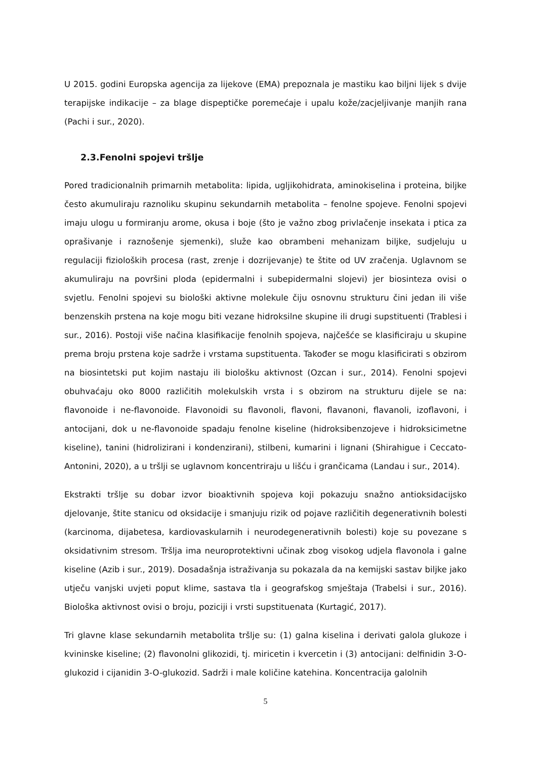U 2015. godini Europska agencija za lijekove (EMA) prepoznala je mastiku kao biljni lijek s dvije terapijske indikacije – za blage dispeptičke poremećaje i upalu kože/zacjeljivanje manjih rana (Pachi i sur., 2020).
2.3.Fenolni spojevi tršlje
Pored tradicionalnih primarnih metabolita: lipida, ugljikohidrata, aminokiselina i proteina, biljke često akumuliraju raznoliku skupinu sekundarnih metabolita – fenolne spojeve. Fenolni spojevi imaju ulogu u formiranju arome, okusa i boje (što je važno zbog privlačenje insekata i ptica za oprašivanje i raznošenje sjemenki), služe kao obrambeni mehanizam biljke, sudjeluju u regulaciji fizioloških procesa (rast, zrenje i dozrijevanje) te štite od UV zračenja. Uglavnom se akumuliraju na površini ploda (epidermalni i subepidermalni slojevi) jer biosinteza ovisi o svjetlu. Fenolni spojevi su biološki aktivne molekule čiju osnovnu strukturu čini jedan ili više benzenskih prstena na koje mogu biti vezane hidroksilne skupine ili drugi supstituenti (Trablesi i sur., 2016). Postoji više načina klasifikacije fenolnih spojeva, najčešće se klasificiraju u skupine prema broju prstena koje sadrže i vrstama supstituenta. Također se mogu klasificirati s obzirom na biosintetski put kojim nastaju ili biološku aktivnost (Ozcan i sur., 2014). Fenolni spojevi obuhvaćaju oko 8000 različitih molekulskih vrsta i s obzirom na strukturu dijele se na: flavonoide i ne-flavonoide. Flavonoidi su flavonoli, flavoni, flavanoni, flavanoli, izoflavoni, i antocijani, dok u ne-flavonoide spadaju fenolne kiseline (hidroksibenzojeve i hidroksicimetne kiseline), tanini (hidrolizirani i kondenzirani), stilbeni, kumarini i lignani (Shirahigue i Ceccato-Antonini, 2020), a u tršlji se uglavnom koncentriraju u lišću i grančicama (Landau i sur., 2014).
Ekstrakti tršlje su dobar izvor bioaktivnih spojeva koji pokazuju snažno antioksidacijsko djelovanje, štite stanicu od oksidacije i smanjuju rizik od pojave različitih degenerativnih bolesti (karcinoma, dijabetesa, kardiovaskularnih i neurodegenerativnih bolesti) koje su povezane s oksidativnim stresom. Tršlja ima neuroprotektivni učinak zbog visokog udjela flavonola i galne kiseline (Azib i sur., 2019). Dosadašnja istraživanja su pokazala da na kemijski sastav biljke jako utječu vanjski uvjeti poput klime, sastava tla i geografskog smještaja (Trabelsi i sur., 2016). Biološka aktivnost ovisi o broju, poziciji i vrsti supstituenata (Kurtagić, 2017).
Tri glavne klase sekundarnih metabolita tršlje su: (1) galna kiselina i derivati galola glukoze i kvininske kiseline; (2) flavonolni glikozidi, tj. miricetin i kvercetin i (3) antocijani: delfinidin 3-O-glukozid i cijanidin 3-O-glukozid. Sadrži i male količine katehina. Koncentracija galolnih
5